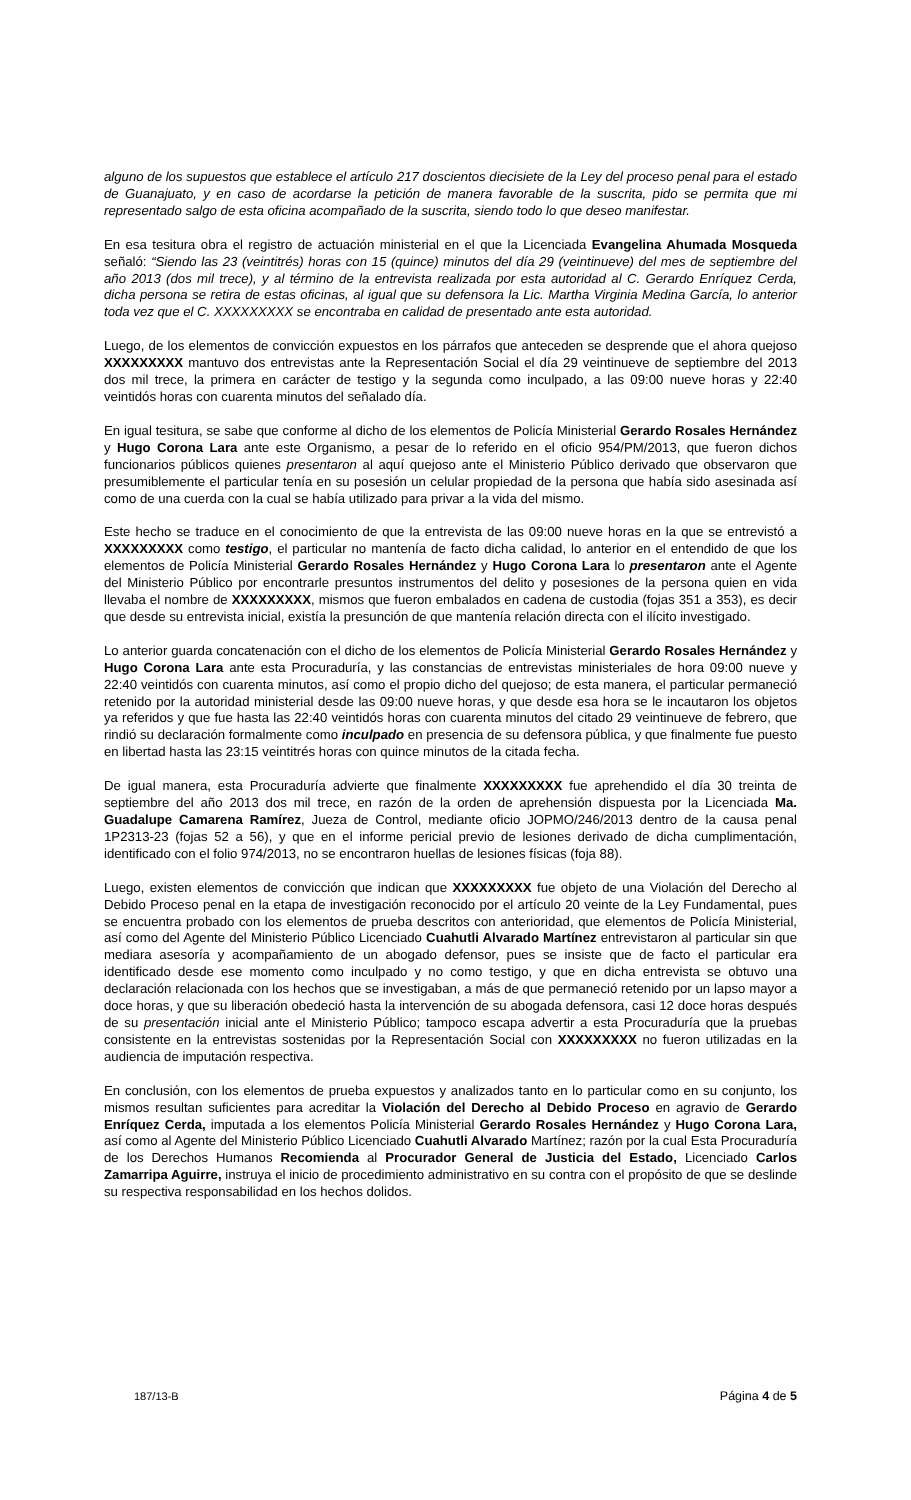alguno de los supuestos que establece el artículo 217 doscientos diecisiete de la Ley del proceso penal para el estado de Guanajuato, y en caso de acordarse la petición de manera favorable de la suscrita, pido se permita que mi representado salgo de esta oficina acompañado de la suscrita, siendo todo lo que deseo manifestar.
En esa tesitura obra el registro de actuación ministerial en el que la Licenciada Evangelina Ahumada Mosqueda señaló: “Siendo las 23 (veintitrés) horas con 15 (quince) minutos del día 29 (veintinueve) del mes de septiembre del año 2013 (dos mil trece), y al término de la entrevista realizada por esta autoridad al C. Gerardo Enríquez Cerda, dicha persona se retira de estas oficinas, al igual que su defensora la Lic. Martha Virginia Medina García, lo anterior toda vez que el C. XXXXXXXXX se encontraba en calidad de presentado ante esta autoridad.
Luego, de los elementos de convicción expuestos en los párrafos que anteceden se desprende que el ahora quejoso XXXXXXXXX mantuvo dos entrevistas ante la Representación Social el día 29 veintinueve de septiembre del 2013 dos mil trece, la primera en carácter de testigo y la segunda como inculpado, a las 09:00 nueve horas y 22:40 veintidós horas con cuarenta minutos del señalado día.
En igual tesitura, se sabe que conforme al dicho de los elementos de Policía Ministerial Gerardo Rosales Hernández y Hugo Corona Lara ante este Organismo, a pesar de lo referido en el oficio 954/PM/2013, que fueron dichos funcionarios públicos quienes presentaron al aquí quejoso ante el Ministerio Público derivado que observaron que presumiblemente el particular tenía en su posesión un celular propiedad de la persona que había sido asesinada así como de una cuerda con la cual se había utilizado para privar a la vida del mismo.
Este hecho se traduce en el conocimiento de que la entrevista de las 09:00 nueve horas en la que se entrevistó a XXXXXXXXX como testigo, el particular no mantenía de facto dicha calidad, lo anterior en el entendido de que los elementos de Policía Ministerial Gerardo Rosales Hernández y Hugo Corona Lara lo presentaron ante el Agente del Ministerio Público por encontrarle presuntos instrumentos del delito y posesiones de la persona quien en vida llevaba el nombre de XXXXXXXXX, mismos que fueron embalados en cadena de custodia (fojas 351 a 353), es decir que desde su entrevista inicial, existía la presunción de que mantenía relación directa con el ilícito investigado.
Lo anterior guarda concatenación con el dicho de los elementos de Policía Ministerial Gerardo Rosales Hernández y Hugo Corona Lara ante esta Procuraduría, y las constancias de entrevistas ministeriales de hora 09:00 nueve y 22:40 veintidós con cuarenta minutos, así como el propio dicho del quejoso; de esta manera, el particular permaneció retenido por la autoridad ministerial desde las 09:00 nueve horas, y que desde esa hora se le incautaron los objetos ya referidos y que fue hasta las 22:40 veintidós horas con cuarenta minutos del citado 29 veintinueve de febrero, que rindió su declaración formalmente como inculpado en presencia de su defensora pública, y que finalmente fue puesto en libertad hasta las 23:15 veintitrés horas con quince minutos de la citada fecha.
De igual manera, esta Procuraduría advierte que finalmente XXXXXXXXX fue aprehendido el día 30 treinta de septiembre del año 2013 dos mil trece, en razón de la orden de aprehensión dispuesta por la Licenciada Ma. Guadalupe Camarena Ramírez, Jueza de Control, mediante oficio JOPMO/246/2013 dentro de la causa penal 1P2313-23 (fojas 52 a 56), y que en el informe pericial previo de lesiones derivado de dicha cumplimentación, identificado con el folio 974/2013, no se encontraron huellas de lesiones físicas (foja 88).
Luego, existen elementos de convicción que indican que XXXXXXXXX fue objeto de una Violación del Derecho al Debido Proceso penal en la etapa de investigación reconocido por el artículo 20 veinte de la Ley Fundamental, pues se encuentra probado con los elementos de prueba descritos con anterioridad, que elementos de Policía Ministerial, así como del Agente del Ministerio Público Licenciado Cuahutli Alvarado Martínez entrevistaron al particular sin que mediara asesoría y acompañamiento de un abogado defensor, pues se insiste que de facto el particular era identificado desde ese momento como inculpado y no como testigo, y que en dicha entrevista se obtuvo una declaración relacionada con los hechos que se investigaban, a más de que permaneció retenido por un lapso mayor a doce horas, y que su liberación obedeció hasta la intervención de su abogada defensora, casi 12 doce horas después de su presentación inicial ante el Ministerio Público; tampoco escapa advertir a esta Procuraduría que la pruebas consistente en la entrevistas sostenidas por la Representación Social con XXXXXXXXX no fueron utilizadas en la audiencia de imputación respectiva.
En conclusión, con los elementos de prueba expuestos y analizados tanto en lo particular como en su conjunto, los mismos resultan suficientes para acreditar la Violación del Derecho al Debido Proceso en agravio de Gerardo Enríquez Cerda, imputada a los elementos Policía Ministerial Gerardo Rosales Hernández y Hugo Corona Lara, así como al Agente del Ministerio Público Licenciado Cuahutli Alvarado Martínez; razón por la cual Esta Procuraduría de los Derechos Humanos Recomienda al Procurador General de Justicia del Estado, Licenciado Carlos Zamarripa Aguirre, instruya el inicio de procedimiento administrativo en su contra con el propósito de que se deslinde su respectiva responsabilidad en los hechos dolidos.
187/13-B Página 4 de 5